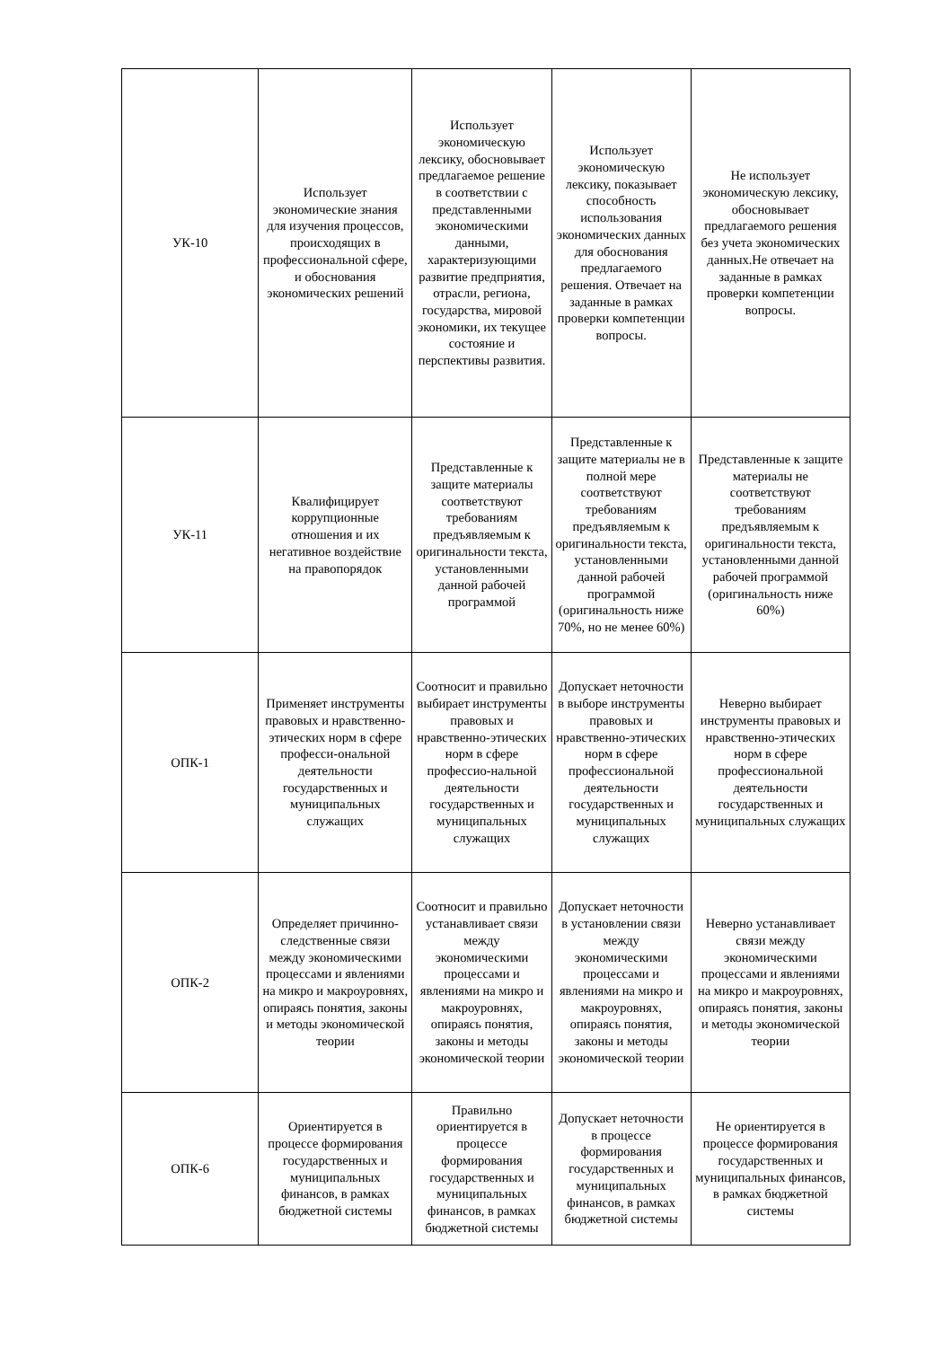| УК-10 | Использует экономические знания для изучения процессов, происходящих в профессиональной сфере, и обоснования экономических решений | Использует экономическую лексику, обосновывает предлагаемое решение в соответствии с представленными экономическими данными, характеризующими развитие предприятия, отрасли, региона, государства, мировой экономики, их текущее состояние и перспективы развития. | Использует экономическую лексику, показывает способность использования экономических данных для обоснования предлагаемого решения. Отвечает на заданные в рамках проверки компетенции вопросы. | Не использует экономическую лексику, обосновывает предлагаемого решения без учета экономических данных.Не отвечает на заданные в рамках проверки компетенции вопросы. |
| УК-11 | Квалифицирует коррупционные отношения и их негативное воздействие на правопорядок | Представленные к защите материалы соответствуют требованиям предъявляемым к оригинальности текста, установленными данной рабочей программой | Представленные к защите материалы не в полной мере соответствуют требованиям предъявляемым к оригинальности текста, установленными данной рабочей программой (оригинальность ниже 70%, но не менее 60%) | Представленные к защите материалы не соответствуют требованиям предъявляемым к оригинальности текста, установленными данной рабочей программой (оригинальность ниже 60%) |
| ОПК-1 | Применяет инструменты правовых и нравственно-этических норм в сфере професси-ональной деятельности государственных и муниципальных служащих | Соотносит и правильно выбирает инструменты правовых и нравственно-этических норм в сфере профессио-нальной деятельности государственных и муниципальных служащих | Допускает неточности в выборе инструменты правовых и нравственно-этических норм в сфере профессиональной деятельности государственных и муниципальных служащих | Неверно выбирает инструменты правовых и нравственно-этических норм в сфере профессиональной деятельности государственных и муниципальных служащих |
| ОПК-2 | Определяет причинно-следственные связи между экономическими процессами и явлениями на микро и макроуровнях, опираясь понятия, законы и методы экономической теории | Соотносит и правильно устанавливает связи между экономическими процессами и явлениями на микро и макроуровнях, опираясь понятия, законы и методы экономической теории | Допускает неточности в установлении связи между экономическими процессами и явлениями на микро и макроуровнях, опираясь понятия, законы и методы экономической теории | Неверно устанавливает связи между экономическими процессами и явлениями на микро и макроуровнях, опираясь понятия, законы и методы экономической теории |
| ОПК-6 | Ориентируется в процессе формирования государственных и муниципальных финансов, в рамках бюджетной системы | Правильно ориентируется в процессе формирования государственных и муниципальных финансов, в рамках бюджетной системы | Допускает неточности в процессе формирования государственных и муниципальных финансов, в рамках бюджетной системы | Не ориентируется в процессе формирования государственных и муниципальных финансов, в рамках бюджетной системы |